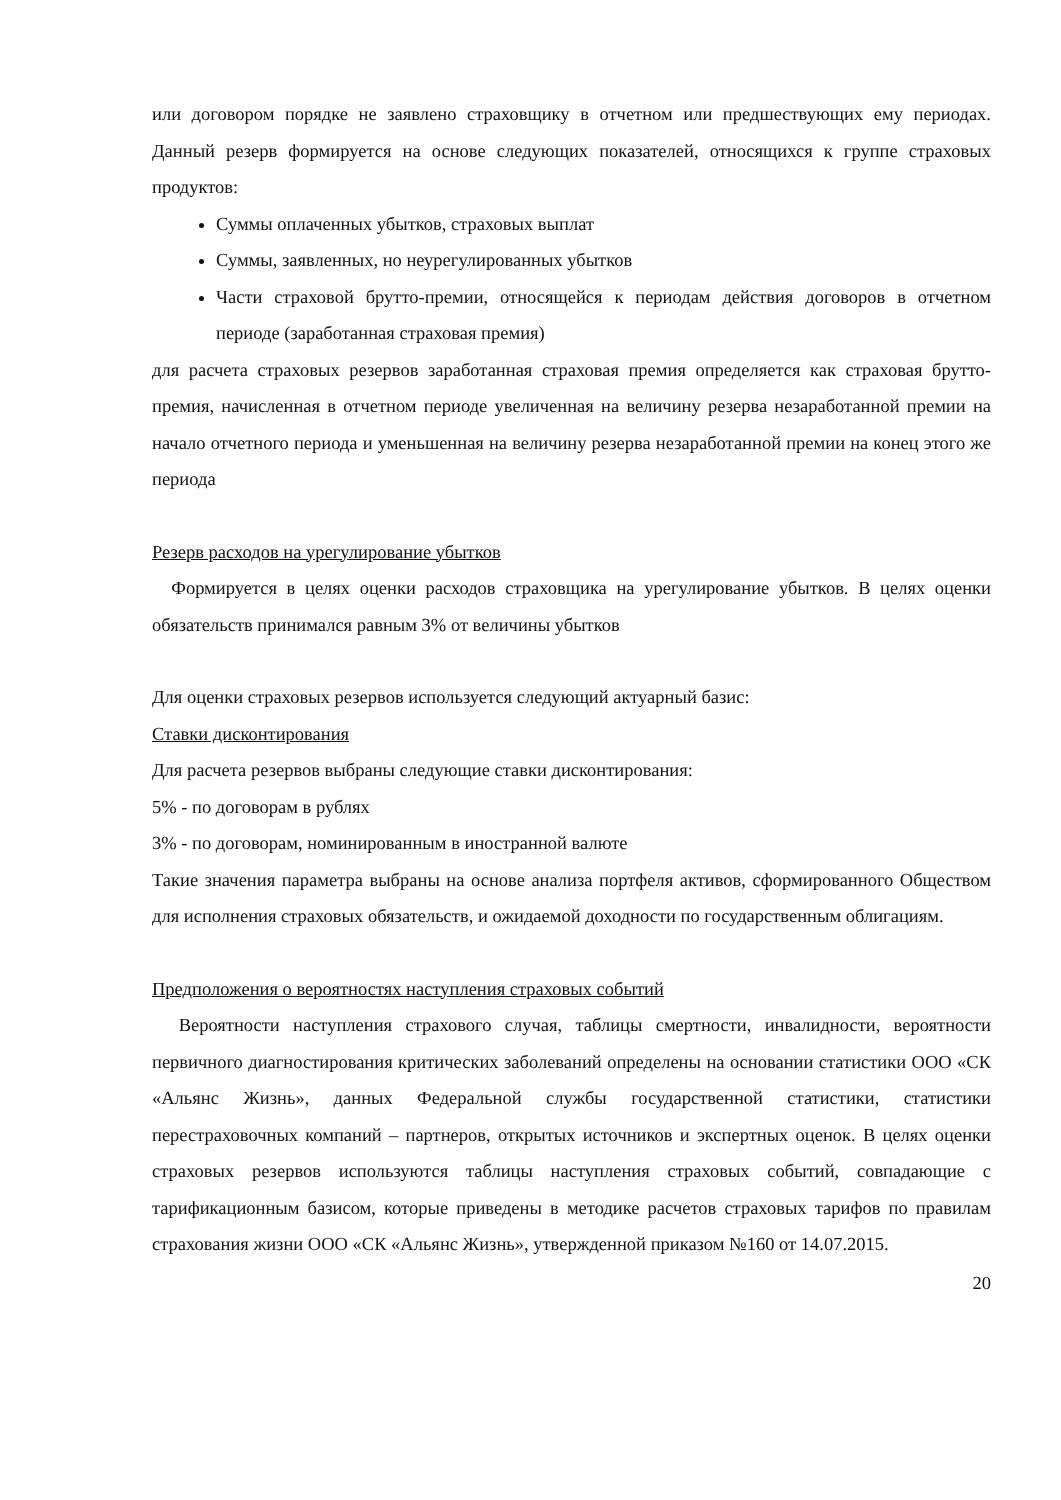или договором порядке не заявлено страховщику в отчетном или предшествующих ему периодах. Данный резерв формируется на основе следующих показателей, относящихся к группе страховых продуктов:
Суммы оплаченных убытков, страховых выплат
Суммы, заявленных, но неурегулированных убытков
Части страховой брутто-премии, относящейся к периодам действия договоров в отчетном периоде (заработанная страховая премия)
для расчета страховых резервов заработанная страховая премия определяется как страховая брутто-премия, начисленная в отчетном периоде увеличенная на величину резерва незаработанной премии на начало отчетного периода и уменьшенная на величину резерва незаработанной премии на конец этого же периода
Резерв расходов на урегулирование убытков
Формируется в целях оценки расходов страховщика на урегулирование убытков. В целях оценки обязательств принимался равным 3% от величины убытков
Для оценки страховых резервов используется следующий актуарный базис:
Ставки дисконтирования
Для расчета резервов выбраны следующие ставки дисконтирования:
5% - по договорам в рублях
3% - по договорам, номинированным в иностранной валюте
Такие значения параметра выбраны на основе анализа портфеля активов, сформированного Обществом для исполнения страховых обязательств, и ожидаемой доходности по государственным облигациям.
Предположения о вероятностях наступления страховых событий
Вероятности наступления страхового случая, таблицы смертности, инвалидности, вероятности первичного диагностирования критических заболеваний определены на основании статистики ООО «СК «Альянс Жизнь», данных Федеральной службы государственной статистики, статистики перестраховочных компаний – партнеров, открытых источников и экспертных оценок. В целях оценки страховых резервов используются таблицы наступления страховых событий, совпадающие с тарификационным базисом, которые приведены в методике расчетов страховых тарифов по правилам страхования жизни ООО «СК «Альянс Жизнь», утвержденной приказом №160 от 14.07.2015.
20